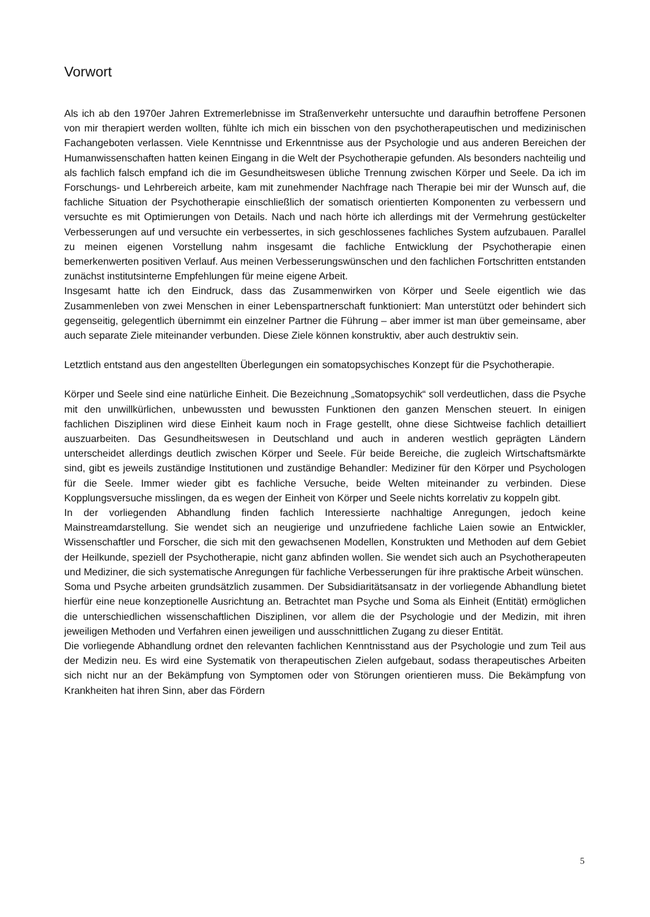Vorwort
Als ich ab den 1970er Jahren Extremerlebnisse im Straßenverkehr untersuchte und daraufhin betroffene Personen von mir therapiert werden wollten, fühlte ich mich ein bisschen von den psychotherapeutischen und medizinischen Fachangeboten verlassen. Viele Kenntnisse und Erkenntnisse aus der Psychologie und aus anderen Bereichen der Humanwissenschaften hatten keinen Eingang in die Welt der Psychotherapie gefunden. Als besonders nachteilig und als fachlich falsch empfand ich die im Gesundheitswesen übliche Trennung zwischen Körper und Seele. Da ich im Forschungs- und Lehrbereich arbeite, kam mit zunehmender Nachfrage nach Therapie bei mir der Wunsch auf, die fachliche Situation der Psychotherapie einschließlich der somatisch orientierten Komponenten zu verbessern und versuchte es mit Optimierungen von Details. Nach und nach hörte ich allerdings mit der Vermehrung gestückelter Verbesserungen auf und versuchte ein verbessertes, in sich geschlossenes fachliches System aufzubauen. Parallel zu meinen eigenen Vorstellung nahm insgesamt die fachliche Entwicklung der Psychotherapie einen bemerkenwerten positiven Verlauf. Aus meinen Verbesserungswünschen und den fachlichen Fortschritten entstanden zunächst institutsinterne Empfehlungen für meine eigene Arbeit.
Insgesamt hatte ich den Eindruck, dass das Zusammenwirken von Körper und Seele eigentlich wie das Zusammenleben von zwei Menschen in einer Lebenspartnerschaft funktioniert: Man unterstützt oder behindert sich gegenseitig, gelegentlich übernimmt ein einzelner Partner die Führung – aber immer ist man über gemeinsame, aber auch separate Ziele miteinander verbunden. Diese Ziele können konstruktiv, aber auch destruktiv sein.
Letztlich entstand aus den angestellten Überlegungen ein somatopsychisches Konzept für die Psychotherapie.
Körper und Seele sind eine natürliche Einheit. Die Bezeichnung „Somatopsychik“ soll verdeutlichen, dass die Psyche mit den unwillkürlichen, unbewussten und bewussten Funktionen den ganzen Menschen steuert. In einigen fachlichen Disziplinen wird diese Einheit kaum noch in Frage gestellt, ohne diese Sichtweise fachlich detailliert auszuarbeiten. Das Gesundheitswesen in Deutschland und auch in anderen westlich geprägten Ländern unterscheidet allerdings deutlich zwischen Körper und Seele. Für beide Bereiche, die zugleich Wirtschaftsmärkte sind, gibt es jeweils zuständige Institutionen und zuständige Behandler: Mediziner für den Körper und Psychologen für die Seele. Immer wieder gibt es fachliche Versuche, beide Welten miteinander zu verbinden. Diese Kopplungsversuche misslingen, da es wegen der Einheit von Körper und Seele nichts korrelativ zu koppeln gibt.
In der vorliegenden Abhandlung finden fachlich Interessierte nachhaltige Anregungen, jedoch keine Mainstreamdarstellung. Sie wendet sich an neugierige und unzufriedene fachliche Laien sowie an Entwickler, Wissenschaftler und Forscher, die sich mit den gewachsenen Modellen, Konstrukten und Methoden auf dem Gebiet der Heilkunde, speziell der Psychotherapie, nicht ganz abfinden wollen. Sie wendet sich auch an Psychotherapeuten und Mediziner, die sich systematische Anregungen für fachliche Verbesserungen für ihre praktische Arbeit wünschen.
Soma und Psyche arbeiten grundsätzlich zusammen. Der Subsidiaritätsansatz in der vorliegende Abhandlung bietet hierfür eine neue konzeptionelle Ausrichtung an. Betrachtet man Psyche und Soma als Einheit (Entität) ermöglichen die unterschiedlichen wissenschaftlichen Disziplinen, vor allem die der Psychologie und der Medizin, mit ihren jeweiligen Methoden und Verfahren einen jeweiligen und ausschnittlichen Zugang zu dieser Entität.
Die vorliegende Abhandlung ordnet den relevanten fachlichen Kenntnisstand aus der Psychologie und zum Teil aus der Medizin neu. Es wird eine Systematik von therapeutischen Zielen aufgebaut, sodass therapeutisches Arbeiten sich nicht nur an der Bekämpfung von Symptomen oder von Störungen orientieren muss. Die Bekämpfung von Krankheiten hat ihren Sinn, aber das Fördern
5